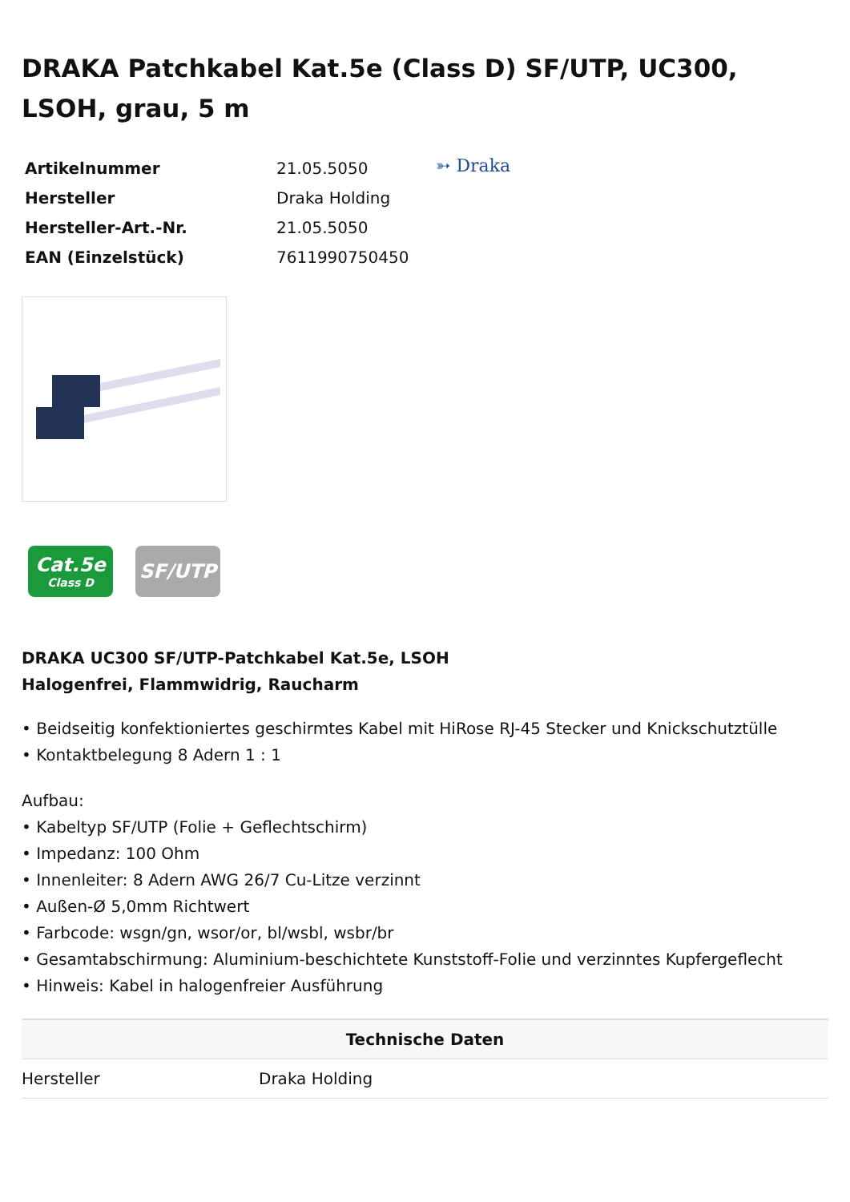DRAKA Patchkabel Kat.5e (Class D) SF/UTP, UC300, LSOH, grau, 5 m
| Artikelnummer | 21.05.5050 |
| Hersteller | Draka Holding |
| Hersteller-Art.-Nr. | 21.05.5050 |
| EAN (Einzelstück) | 7611990750450 |
➳ Draka
Cat.5e
Class D
SF/UTP
DRAKA UC300 SF/UTP-Patchkabel Kat.5e, LSOH
Halogenfrei, Flammwidrig, Raucharm
• Beidseitig konfektioniertes geschirmtes Kabel mit HiRose RJ-45 Stecker und Knickschutztülle
• Kontaktbelegung 8 Adern 1 : 1
Aufbau:
• Kabeltyp SF/UTP (Folie + Geflechtschirm)
• Impedanz: 100 Ohm
• Innenleiter: 8 Adern AWG 26/7 Cu-Litze verzinnt
• Außen-Ø 5,0mm Richtwert
• Farbcode: wsgn/gn, wsor/or, bl/wsbl, wsbr/br
• Gesamtabschirmung: Aluminium-beschichtete Kunststoff-Folie und verzinntes Kupfergeflecht
• Hinweis: Kabel in halogenfreier Ausführung
| Technische Daten | |
| --- | --- |
| Hersteller | Draka Holding |